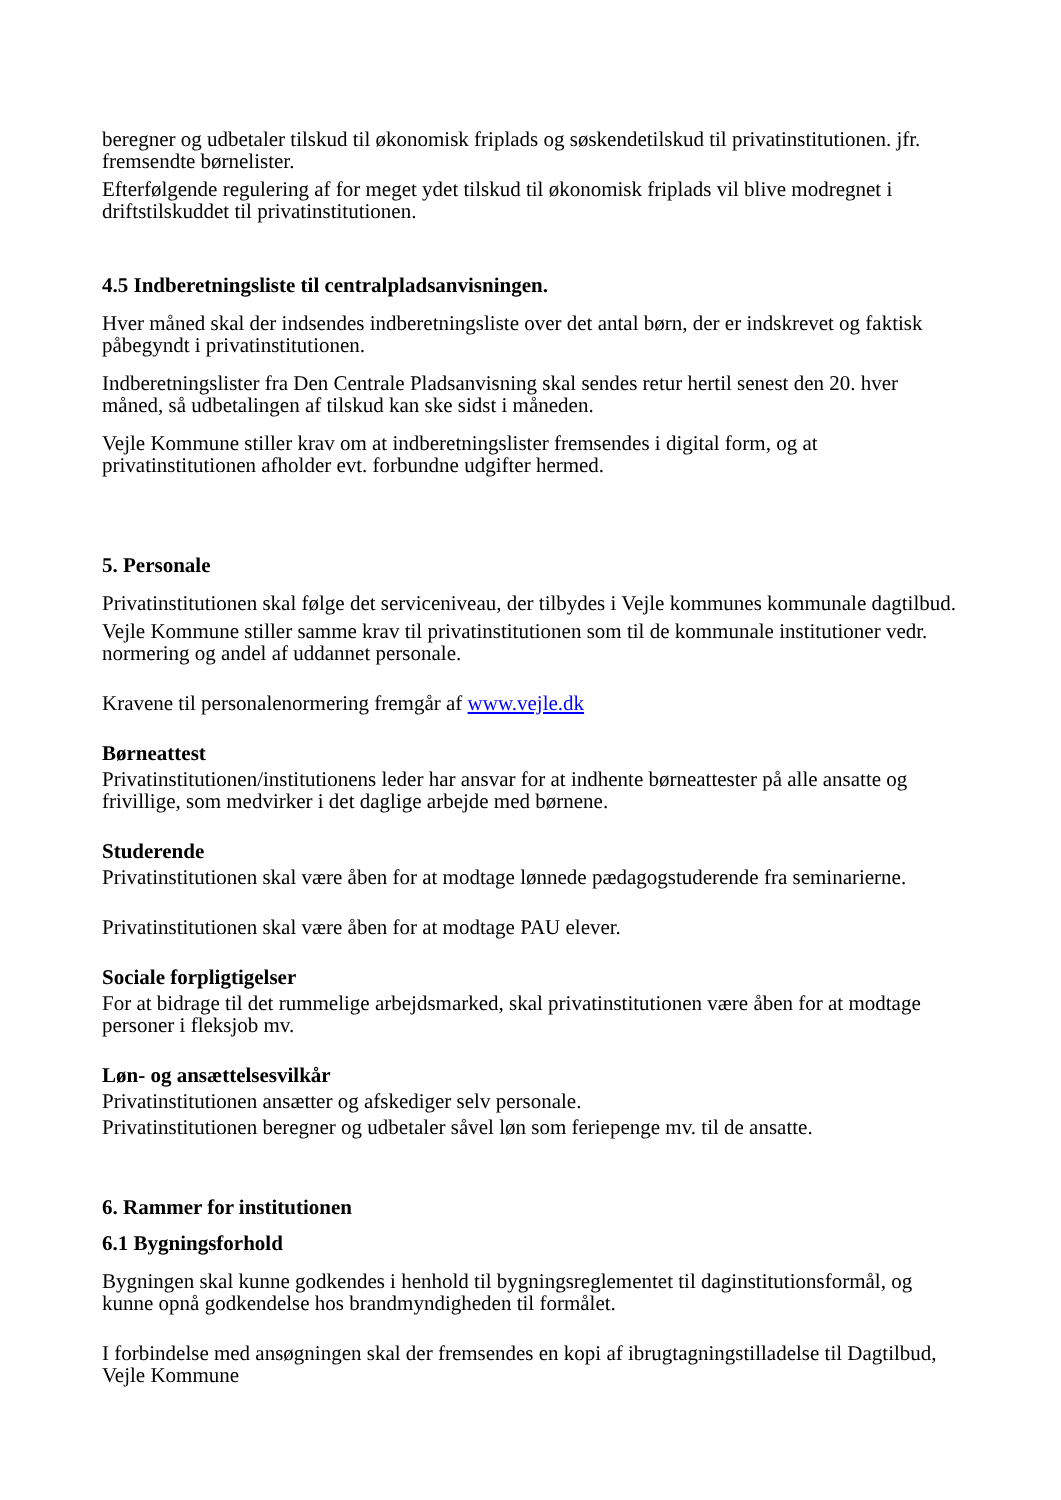beregner og udbetaler tilskud til økonomisk friplads og søskendetilskud til privatinstitutionen. jfr. fremsendte børnelister.
Efterfølgende regulering af for meget ydet tilskud til økonomisk friplads vil blive modregnet i driftstilskuddet til privatinstitutionen.
4.5 Indberetningsliste til centralpladsanvisningen.
Hver måned skal der indsendes indberetningsliste over det antal børn, der er indskrevet og faktisk påbegyndt i privatinstitutionen.
Indberetningslister fra Den Centrale Pladsanvisning skal sendes retur hertil senest den 20. hver måned, så udbetalingen af tilskud kan ske sidst i måneden.
Vejle Kommune stiller krav om at indberetningslister fremsendes i digital form, og at privatinstitutionen afholder evt. forbundne udgifter hermed.
5. Personale
Privatinstitutionen skal følge det serviceniveau, der tilbydes i Vejle kommunes kommunale dagtilbud.
Vejle Kommune stiller samme krav til privatinstitutionen som til de kommunale institutioner vedr. normering og andel af uddannet personale.
Kravene til personalenormering fremgår af www.vejle.dk
Børneattest
Privatinstitutionen/institutionens leder har ansvar for at indhente børneattester på alle ansatte og frivillige, som medvirker i det daglige arbejde med børnene.
Studerende
Privatinstitutionen skal være åben for at modtage lønnede pædagogstuderende fra seminarierne.
Privatinstitutionen skal være åben for at modtage PAU elever.
Sociale forpligtigelser
For at bidrage til det rummelige arbejdsmarked, skal privatinstitutionen være åben for at modtage personer i fleksjob mv.
Løn- og ansættelsesvilkår
Privatinstitutionen ansætter og afskediger selv personale.
Privatinstitutionen beregner og udbetaler såvel løn som feriepenge mv. til de ansatte.
6. Rammer for institutionen
6.1 Bygningsforhold
Bygningen skal kunne godkendes i henhold til bygningsreglementet til daginstitutionsformål, og kunne opnå godkendelse hos brandmyndigheden til formålet.
I forbindelse med ansøgningen skal der fremsendes en kopi af ibrugtagningstilladelse til Dagtilbud, Vejle Kommune